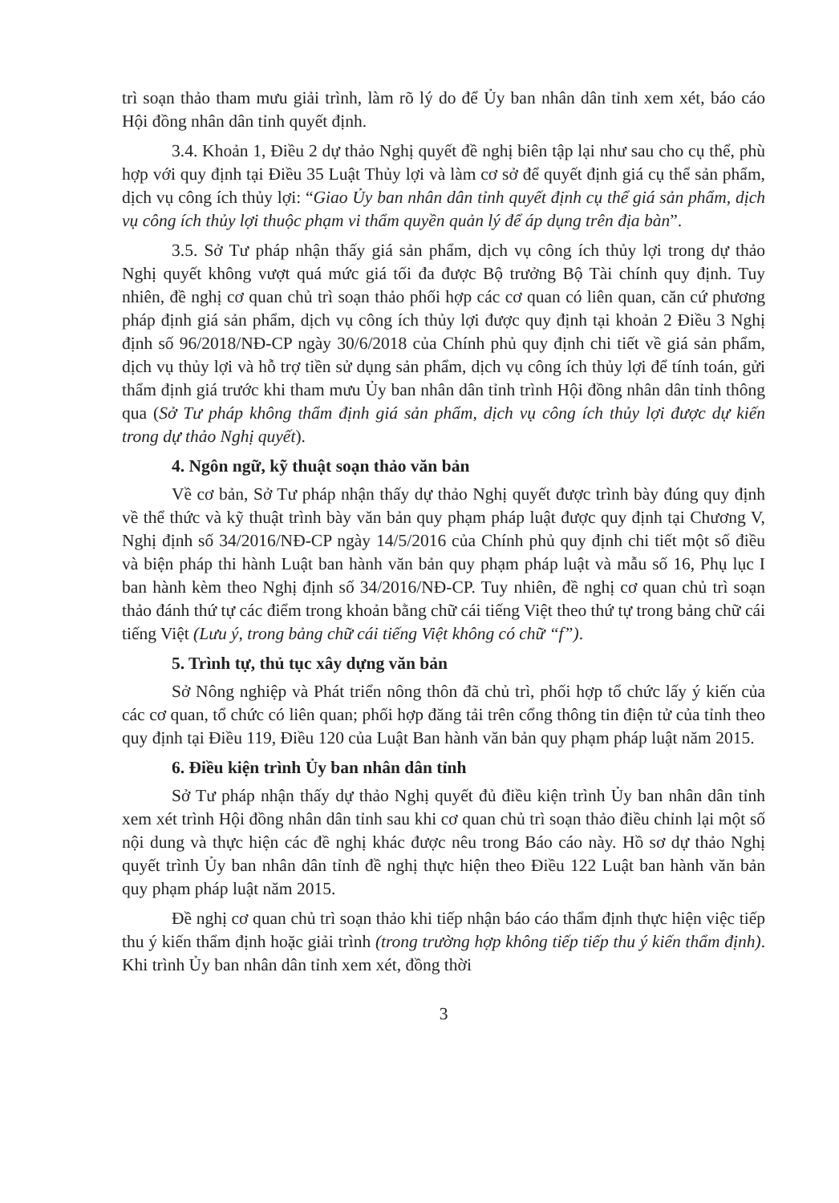trì soạn thảo tham mưu giải trình, làm rõ lý do để Ủy ban nhân dân tỉnh xem xét, báo cáo Hội đồng nhân dân tỉnh quyết định.
3.4. Khoản 1, Điều 2 dự thảo Nghị quyết đề nghị biên tập lại như sau cho cụ thể, phù hợp với quy định tại Điều 35 Luật Thủy lợi và làm cơ sở để quyết định giá cụ thể sản phẩm, dịch vụ công ích thủy lợi: “Giao Ủy ban nhân dân tỉnh quyết định cụ thể giá sản phẩm, dịch vụ công ích thủy lợi thuộc phạm vi thẩm quyền quản lý để áp dụng trên địa bàn”.
3.5. Sở Tư pháp nhận thấy giá sản phẩm, dịch vụ công ích thủy lợi trong dự thảo Nghị quyết không vượt quá mức giá tối đa được Bộ trưởng Bộ Tài chính quy định. Tuy nhiên, đề nghị cơ quan chủ trì soạn thảo phối hợp các cơ quan có liên quan, căn cứ phương pháp định giá sản phẩm, dịch vụ công ích thủy lợi được quy định tại khoản 2 Điều 3 Nghị định số 96/2018/NĐ-CP ngày 30/6/2018 của Chính phủ quy định chi tiết về giá sản phẩm, dịch vụ thủy lợi và hỗ trợ tiền sử dụng sản phẩm, dịch vụ công ích thủy lợi để tính toán, gửi thẩm định giá trước khi tham mưu Ủy ban nhân dân tỉnh trình Hội đồng nhân dân tỉnh thông qua (Sở Tư pháp không thẩm định giá sản phẩm, dịch vụ công ích thủy lợi được dự kiến trong dự thảo Nghị quyết).
4. Ngôn ngữ, kỹ thuật soạn thảo văn bản
Về cơ bản, Sở Tư pháp nhận thấy dự thảo Nghị quyết được trình bày đúng quy định về thể thức và kỹ thuật trình bày văn bản quy phạm pháp luật được quy định tại Chương V, Nghị định số 34/2016/NĐ-CP ngày 14/5/2016 của Chính phủ quy định chi tiết một số điều và biện pháp thi hành Luật ban hành văn bản quy phạm pháp luật và mẫu số 16, Phụ lục I ban hành kèm theo Nghị định số 34/2016/NĐ-CP. Tuy nhiên, đề nghị cơ quan chủ trì soạn thảo đánh thứ tự các điểm trong khoản bằng chữ cái tiếng Việt theo thứ tự trong bảng chữ cái tiếng Việt (Lưu ý, trong bảng chữ cái tiếng Việt không có chữ “f”).
5. Trình tự, thủ tục xây dựng văn bản
Sở Nông nghiệp và Phát triển nông thôn đã chủ trì, phối hợp tổ chức lấy ý kiến của các cơ quan, tổ chức có liên quan; phối hợp đăng tải trên cổng thông tin điện tử của tỉnh theo quy định tại Điều 119, Điều 120 của Luật Ban hành văn bản quy phạm pháp luật năm 2015.
6. Điều kiện trình Ủy ban nhân dân tỉnh
Sở Tư pháp nhận thấy dự thảo Nghị quyết đủ điều kiện trình Ủy ban nhân dân tỉnh xem xét trình Hội đồng nhân dân tỉnh sau khi cơ quan chủ trì soạn thảo điều chỉnh lại một số nội dung và thực hiện các đề nghị khác được nêu trong Báo cáo này. Hồ sơ dự thảo Nghị quyết trình Ủy ban nhân dân tỉnh đề nghị thực hiện theo Điều 122 Luật ban hành văn bản quy phạm pháp luật năm 2015.
Đề nghị cơ quan chủ trì soạn thảo khi tiếp nhận báo cáo thẩm định thực hiện việc tiếp thu ý kiến thẩm định hoặc giải trình (trong trường hợp không tiếp tiếp thu ý kiến thẩm định). Khi trình Ủy ban nhân dân tỉnh xem xét, đồng thời
3